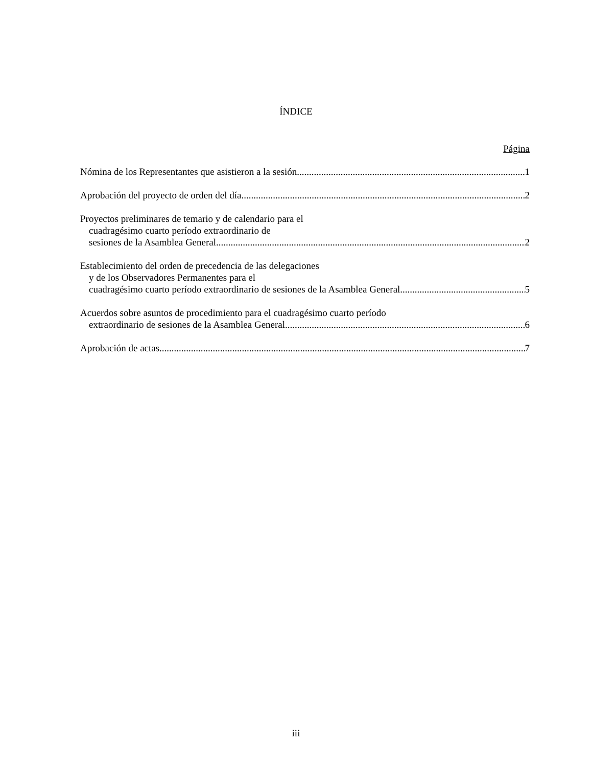ÍNDICE
Página
Nómina de los Representantes que asistieron a la sesión 1
Aprobación del proyecto de orden del día 2
Proyectos preliminares de temario y de calendario para el
cuadragésimo cuarto período extraordinario de
sesiones de la Asamblea General 2
Establecimiento del orden de precedencia de las delegaciones
y de los Observadores Permanentes para el
cuadragésimo cuarto período extraordinario de sesiones de la Asamblea General 5
Acuerdos sobre asuntos de procedimiento para el cuadragésimo cuarto período
extraordinario de sesiones de la Asamblea General 6
Aprobación de actas 7
iii